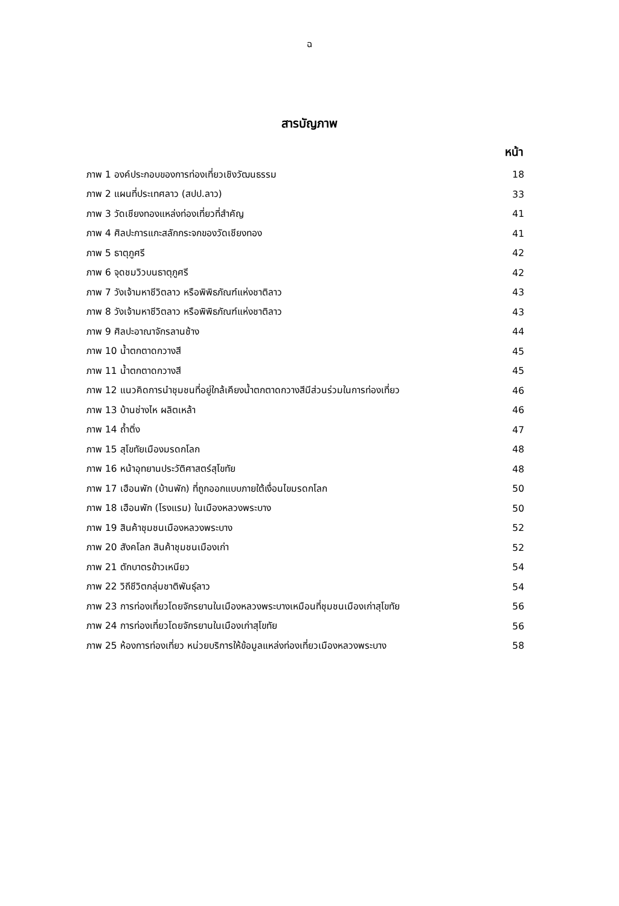ฉ
สารบัญภาพ
หน้า
| ภาพ 1 องค์ประกอบของการท่องเที่ยวเชิงวัฒนธรรม | 18 |
| ภาพ 2 แผนที่ประเทศลาว (สปป.ลาว) | 33 |
| ภาพ 3 วัดเชียงทองแหล่งท่องเที่ยวที่สำคัญ | 41 |
| ภาพ 4 ศิลปะการแกะสลักกระจกของวัดเชียงทอง | 41 |
| ภาพ 5 ธาตุภูศรี | 42 |
| ภาพ 6 จุดชมวิวบนธาตุภูศรี | 42 |
| ภาพ 7 วังเจ้ามหาชีวิตลาว หรือพิพิธภัณฑ์แห่งชาติลาว | 43 |
| ภาพ 8 วังเจ้ามหาชีวิตลาว หรือพิพิธภัณฑ์แห่งชาติลาว | 43 |
| ภาพ 9 ศิลปะอาณาจักรลานช้าง | 44 |
| ภาพ 10 น้ำตกตาดกวางสี | 45 |
| ภาพ 11 น้ำตกตาดกวางสี | 45 |
| ภาพ 12 แนวคิดการนำชุมชนที่อยู่ใกล้เคียงน้ำตกตาดกวางสีมีส่วนร่วมในการท่องเที่ยว | 46 |
| ภาพ 13 บ้านช่างไห ผลิตเหล้า | 46 |
| ภาพ 14 ถ้ำติ่ง | 47 |
| ภาพ 15 สุโขทัยเมืองมรดกโลก | 48 |
| ภาพ 16 หน้าอุทยานประวัติศาสตร์สุโขทัย | 48 |
| ภาพ 17 เฮือนพัก (บ้านพัก) ที่ถูกออกแบบภายใต้เงื่อนไขมรดกโลก | 50 |
| ภาพ 18 เฮือนพัก (โรงแรม) ในเมืองหลวงพระบาง | 50 |
| ภาพ 19 สินค้าชุมชนเมืองหลวงพระบาง | 52 |
| ภาพ 20 สังคโลก สินค้าชุมชนเมืองเก่า | 52 |
| ภาพ 21 ตักบาตรข้าวเหนียว | 54 |
| ภาพ 22 วิถีชีวิตกลุ่มชาติพันธุ์ลาว | 54 |
| ภาพ 23 การท่องเที่ยวโดยจักรยานในเมืองหลวงพระบางเหมือนที่ชุมชนเมืองเก่าสุโขทัย | 56 |
| ภาพ 24 การท่องเที่ยวโดยจักรยานในเมืองเก่าสุโขทัย | 56 |
| ภาพ 25 ห้องการท่องเที่ยว หน่วยบริการให้ข้อมูลแหล่งท่องเที่ยวเมืองหลวงพระบาง | 58 |